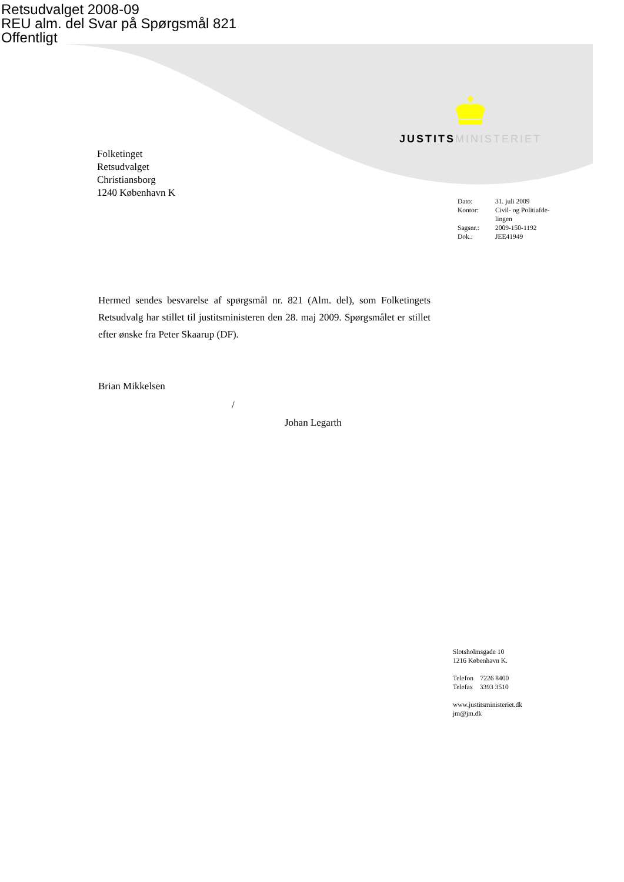Retsudvalget 2008-09
REU alm. del Svar på Spørgsmål 821
Offentligt
JUSTITS MINISTERIET
Folketinget
Retsudvalget
Christiansborg
1240 København K
| Dato: | 31. juli 2009 |
| Kontor: | Civil- og Politiafde- lingen |
| Sagsnr.: | 2009-150-1192 |
| Dok.: | JEE41949 |
Hermed sendes besvarelse af spørgsmål nr. 821 (Alm. del), som Folketingets Retsudvalg har stillet til justitsministeren den 28. maj 2009. Spørgsmålet er stillet efter ønske fra Peter Skaarup (DF).
Brian Mikkelsen
/
Johan Legarth
Slotsholmsgade 10
1216 København K.
Telefon 7226 8400
Telefax 3393 3510
www.justitsministeriet.dk
jm@jm.dk